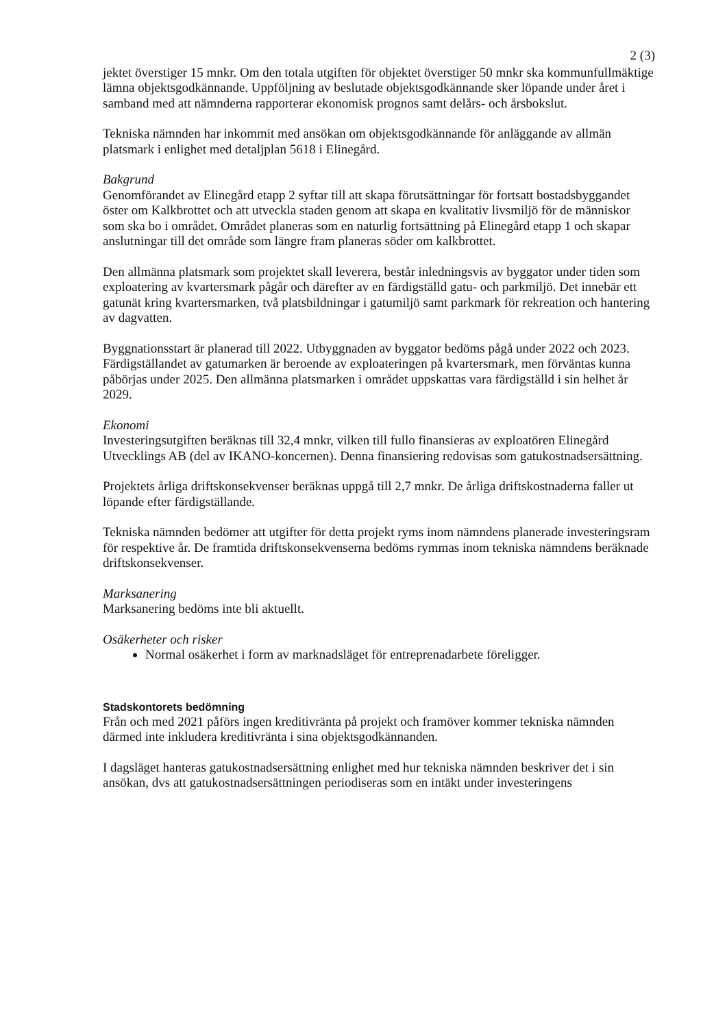2 (3)
jektet överstiger 15 mnkr. Om den totala utgiften för objektet överstiger 50 mnkr ska kommunfullmäktige lämna objektsgodkännande. Uppföljning av beslutade objektsgodkännande sker löpande under året i samband med att nämnderna rapporterar ekonomisk prognos samt delårs- och årsbokslut.
Tekniska nämnden har inkommit med ansökan om objektsgodkännande för anläggande av allmän platsmark i enlighet med detaljplan 5618 i Elinegård.
Bakgrund
Genomförandet av Elinegård etapp 2 syftar till att skapa förutsättningar för fortsatt bostadsbyggandet öster om Kalkbrottet och att utveckla staden genom att skapa en kvalitativ livsmiljö för de människor som ska bo i området. Området planeras som en naturlig fortsättning på Elinegård etapp 1 och skapar anslutningar till det område som längre fram planeras söder om kalkbrottet.
Den allmänna platsmark som projektet skall leverera, består inledningsvis av byggator under tiden som exploatering av kvartersmark pågår och därefter av en färdigställd gatu- och parkmiljö. Det innebär ett gatunät kring kvartersmarken, två platsbildningar i gatumiljö samt parkmark för rekreation och hantering av dagvatten.
Byggnationsstart är planerad till 2022. Utbyggnaden av byggator bedöms pågå under 2022 och 2023. Färdigställandet av gatumarken är beroende av exploateringen på kvartersmark, men förväntas kunna påbörjas under 2025. Den allmänna platsmarken i området uppskattas vara färdigställd i sin helhet år 2029.
Ekonomi
Investeringsutgiften beräknas till 32,4 mnkr, vilken till fullo finansieras av exploatören Elinegård Utvecklings AB (del av IKANO-koncernen). Denna finansiering redovisas som gatukostnadsersättning.
Projektets årliga driftskonsekvenser beräknas uppgå till 2,7 mnkr. De årliga driftskostnaderna faller ut löpande efter färdigställande.
Tekniska nämnden bedömer att utgifter för detta projekt ryms inom nämndens planerade investeringsram för respektive år. De framtida driftskonsekvenserna bedöms rymmas inom tekniska nämndens beräknade driftskonsekvenser.
Marksanering
Marksanering bedöms inte bli aktuellt.
Osäkerheter och risker
Normal osäkerhet i form av marknadsläget för entreprenadarbete föreligger.
Stadskontorets bedömning
Från och med 2021 påförs ingen kreditivränta på projekt och framöver kommer tekniska nämnden därmed inte inkludera kreditivränta i sina objektsgodkännanden.
I dagsläget hanteras gatukostnadsersättning enlighet med hur tekniska nämnden beskriver det i sin ansökan, dvs att gatukostnadsersättningen periodiseras som en intäkt under investeringens